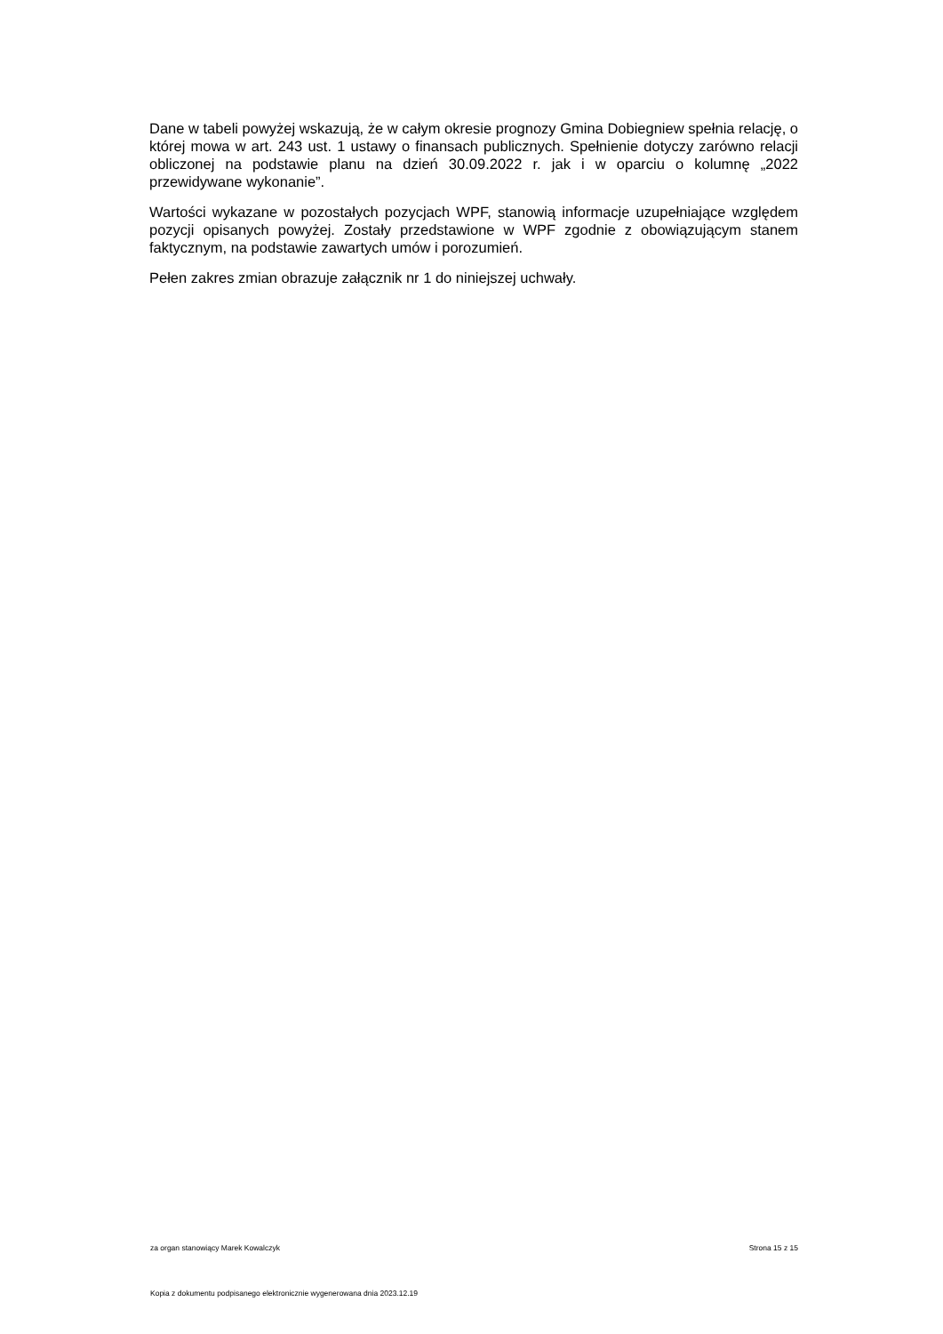Dane w tabeli powyżej wskazują, że w całym okresie prognozy Gmina Dobiegniew spełnia relację, o której mowa w art. 243 ust. 1 ustawy o finansach publicznych. Spełnienie dotyczy zarówno relacji obliczonej na podstawie planu na dzień 30.09.2022 r. jak i w oparciu o kolumnę „2022 przewidywane wykonanie”.
Wartości wykazane w pozostałych pozycjach WPF, stanowią informacje uzupełniające względem pozycji opisanych powyżej. Zostały przedstawione w WPF zgodnie z obowiązującym stanem faktycznym, na podstawie zawartych umów i porozumień.
Pełen zakres zmian obrazuje załącznik nr 1 do niniejszej uchwały.
za organ stanowiący Marek Kowalczyk Strona 15 z 15
Kopia z dokumentu podpisanego elektronicznie wygenerowana dnia 2023.12.19